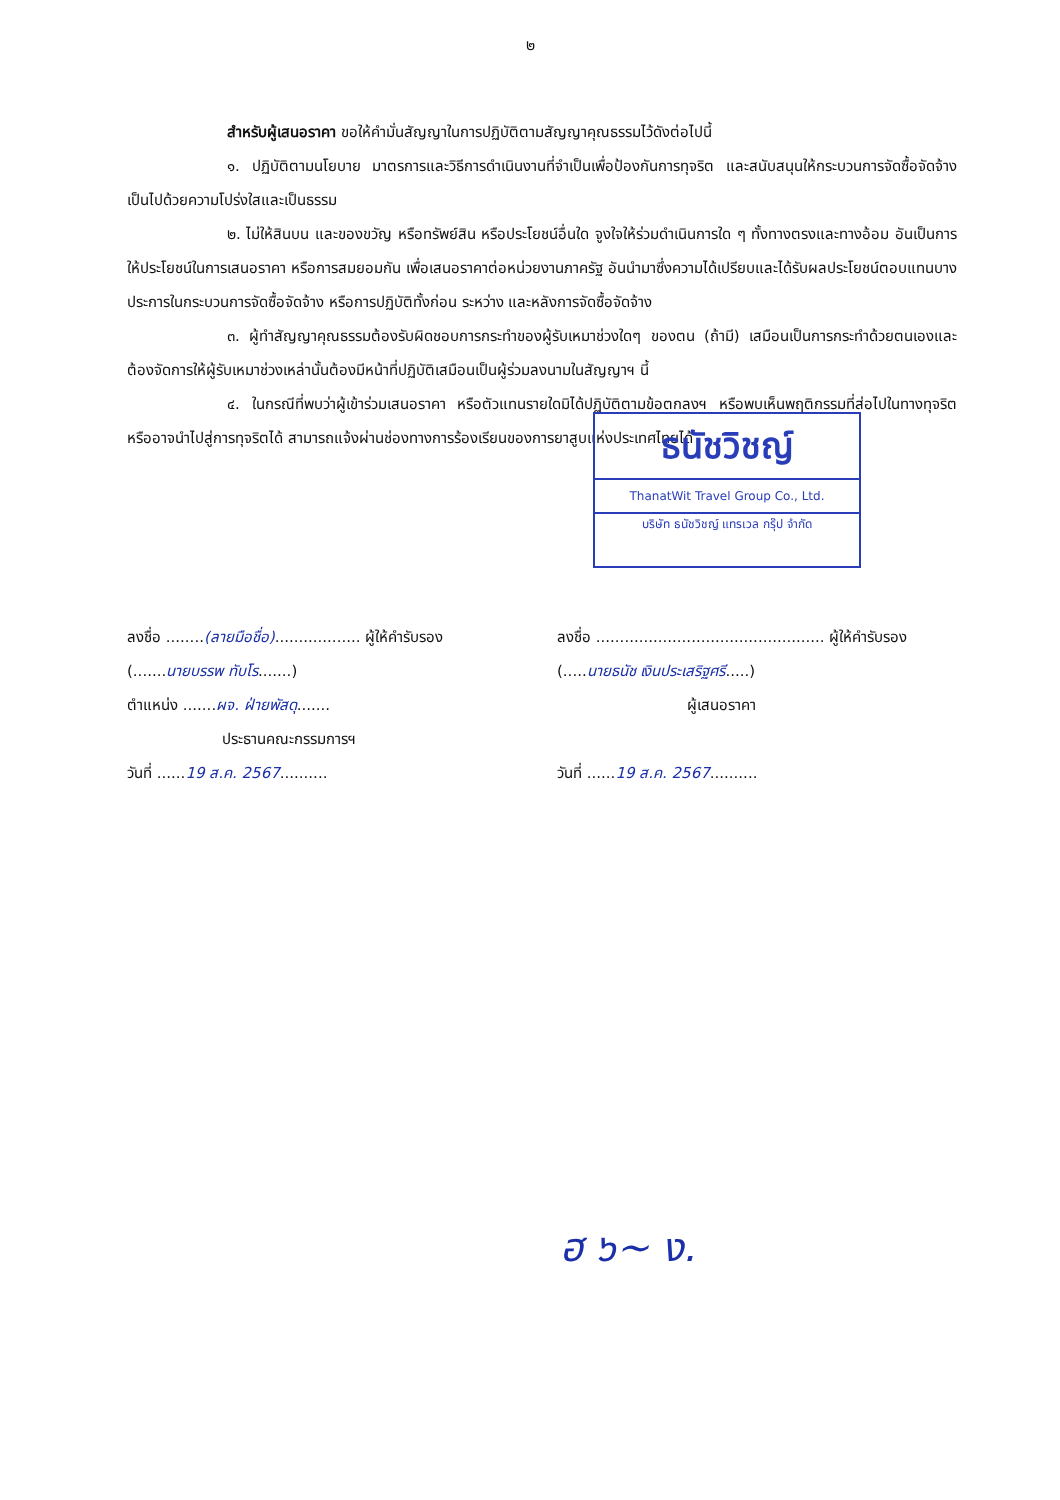๒
สำหรับผู้เสนอราคา ขอให้คำมั่นสัญญาในการปฏิบัติตามสัญญาคุณธรรมไว้ดังต่อไปนี้
๑. ปฏิบัติตามนโยบาย มาตรการและวิธีการดำเนินงานที่จำเป็นเพื่อป้องกันการทุจริต และสนับสนุนให้กระบวนการจัดซื้อจัดจ้างเป็นไปด้วยความโปร่งใสและเป็นธรรม
๒. ไม่ให้สินบน และของขวัญ หรือทรัพย์สิน หรือประโยชน์อื่นใด จูงใจให้ร่วมดำเนินการใด ๆ ทั้งทางตรงและทางอ้อม อันเป็นการให้ประโยชน์ในการเสนอราคา หรือการสมยอมกัน เพื่อเสนอราคาต่อหน่วยงานภาครัฐ อันนำมาซึ่งความได้เปรียบและได้รับผลประโยชน์ตอบแทนบางประการในกระบวนการจัดซื้อจัดจ้าง หรือการปฏิบัติทั้งก่อน ระหว่าง และหลังการจัดซื้อจัดจ้าง
๓. ผู้ทำสัญญาคุณธรรมต้องรับผิดชอบการกระทำของผู้รับเหมาช่วงใดๆ ของตน (ถ้ามี) เสมือนเป็นการกระทำด้วยตนเองและต้องจัดการให้ผู้รับเหมาช่วงเหล่านั้นต้องมีหน้าที่ปฏิบัติเสมือนเป็นผู้ร่วมลงนามในสัญญาฯ นี้
๔. ในกรณีที่พบว่าผู้เข้าร่วมเสนอราคา หรือตัวแทนรายใดมิได้ปฏิบัติตามข้อตกลงฯ หรือพบเห็นพฤติกรรมที่ส่อไปในทางทุจริตหรืออาจนำไปสู่การทุจริตได้ สามารถแจ้งผ่านช่องทางการร้องเรียนของการยาสูบแห่งประเทศไทยได้
ธนัชวิชญ์
ThanatWit Travel Group Co., Ltd.
บริษัท ธนัชวิชญ์ แทรเวล กรุ๊ป จำกัด
ลงชื่อ ........(ลายมือชื่อ).................. ผู้ให้คำรับรอง
(.......นายบรรพ ทับโร.......)
ตำแหน่ง .......ผจ. ฝ่ายพัสดุ.......
ประธานคณะกรรมการฯ
วันที่ ......19 ส.ค. 2567..........
ลงชื่อ ................................................ ผู้ให้คำรับรอง
(.....นายธนัช เงินประเสริฐศรี.....)
ผู้เสนอราคา
วันที่ ......19 ส.ค. 2567..........
ฮ ๖~ ง.